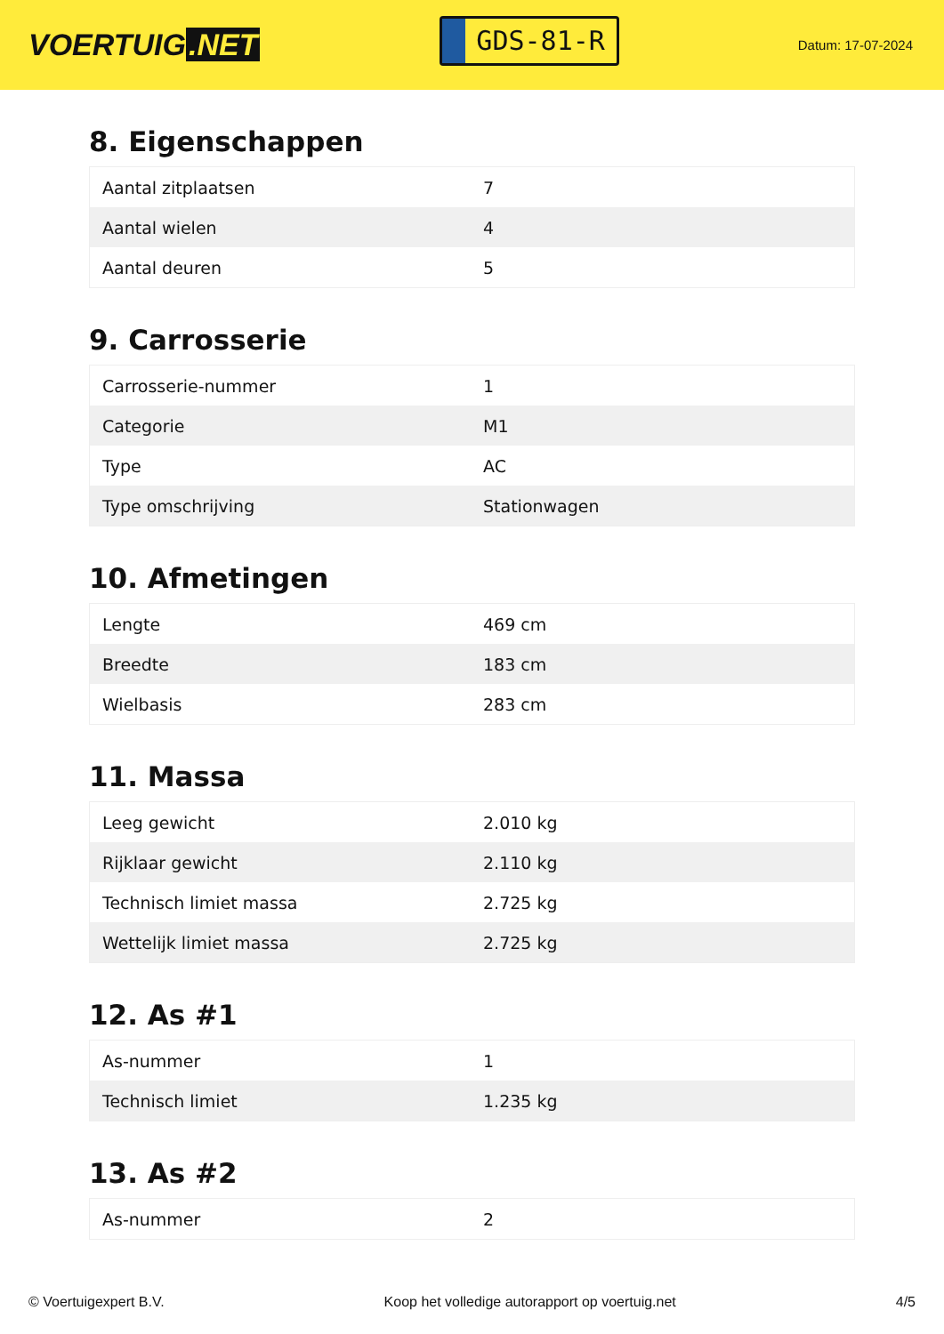VOERTUIG.NET
GDS-81-R
Datum: 17-07-2024
8. Eigenschappen
| Aantal zitplaatsen | 7 |
| Aantal wielen | 4 |
| Aantal deuren | 5 |
9. Carrosserie
| Carrosserie-nummer | 1 |
| Categorie | M1 |
| Type | AC |
| Type omschrijving | Stationwagen |
10. Afmetingen
| Lengte | 469 cm |
| Breedte | 183 cm |
| Wielbasis | 283 cm |
11. Massa
| Leeg gewicht | 2.010 kg |
| Rijklaar gewicht | 2.110 kg |
| Technisch limiet massa | 2.725 kg |
| Wettelijk limiet massa | 2.725 kg |
12. As #1
| As-nummer | 1 |
| Technisch limiet | 1.235 kg |
13. As #2
| As-nummer | 2 |
© Voertuigexpert B.V. Koop het volledige autorapport op voertuig.net 4/5